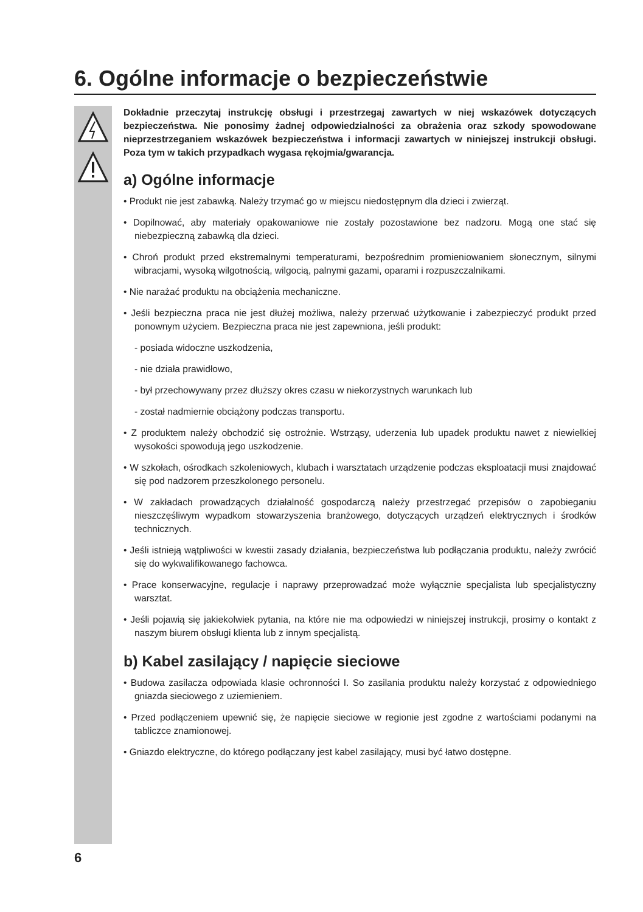6. Ogólne informacje o bezpieczeństwie
Dokładnie przeczytaj instrukcję obsługi i przestrzegaj zawartych w niej wskazówek dotyczących bezpieczeństwa. Nie ponosimy żadnej odpowiedzialności za obrażenia oraz szkody spowodowane nieprzestrzeganiem wskazówek bezpieczeństwa i informacji zawartych w niniejszej instrukcji obsługi. Poza tym w takich przypadkach wygasa rękojmia/gwarancja.
a) Ogólne informacje
• Produkt nie jest zabawką. Należy trzymać go w miejscu niedostępnym dla dzieci i zwierząt.
• Dopilnować, aby materiały opakowaniowe nie zostały pozostawione bez nadzoru. Mogą one stać się niebezpieczną zabawką dla dzieci.
• Chroń produkt przed ekstremalnymi temperaturami, bezpośrednim promieniowaniem słonecznym, silnymi wibracjami, wysoką wilgotnością, wilgocią, palnymi gazami, oparami i rozpuszczalnikami.
• Nie narażać produktu na obciążenia mechaniczne.
• Jeśli bezpieczna praca nie jest dłużej możliwa, należy przerwać użytkowanie i zabezpieczyć produkt przed ponownym użyciem. Bezpieczna praca nie jest zapewniona, jeśli produkt:
- posiada widoczne uszkodzenia,
- nie działa prawidłowo,
- był przechowywany przez dłuższy okres czasu w niekorzystnych warunkach lub
- został nadmiernie obciążony podczas transportu.
• Z produktem należy obchodzić się ostrożnie. Wstrząsy, uderzenia lub upadek produktu nawet z niewielkiej wysokości spowodują jego uszkodzenie.
• W szkołach, ośrodkach szkoleniowych, klubach i warsztatach urządzenie podczas eksploatacji musi znajdować się pod nadzorem przeszkolonego personelu.
• W zakładach prowadzących działalność gospodarczą należy przestrzegać przepisów o zapobieganiu nieszczęśliwym wypadkom stowarzyszenia branżowego, dotyczących urządzeń elektrycznych i środków technicznych.
• Jeśli istnieją wątpliwości w kwestii zasady działania, bezpieczeństwa lub podłączania produktu, należy zwrócić się do wykwalifikowanego fachowca.
• Prace konserwacyjne, regulacje i naprawy przeprowadzać może wyłącznie specjalista lub specjalistyczny warsztat.
• Jeśli pojawią się jakiekolwiek pytania, na które nie ma odpowiedzi w niniejszej instrukcji, prosimy o kontakt z naszym biurem obsługi klienta lub z innym specjalistą.
b) Kabel zasilający / napięcie sieciowe
• Budowa zasilacza odpowiada klasie ochronności I. So zasilania produktu należy korzystać z odpowiedniego gniazda sieciowego z uziemieniem.
• Przed podłączeniem upewnić się, że napięcie sieciowe w regionie jest zgodne z wartościami podanymi na tabliczce znamionowej.
• Gniazdo elektryczne, do którego podłączany jest kabel zasilający, musi być łatwo dostępne.
6